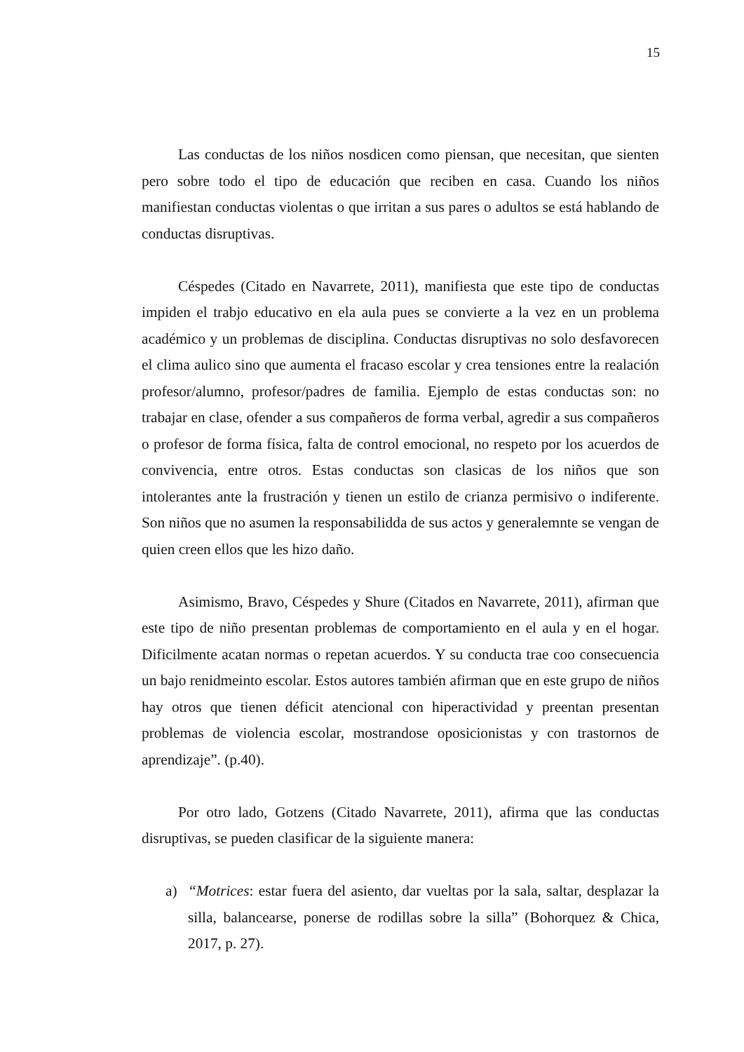15
Las conductas de los niños nosdicen como piensan, que necesitan, que sienten pero sobre todo el tipo de educación que reciben en casa. Cuando los niños manifiestan conductas violentas o que irritan a sus pares o adultos se está hablando de conductas disruptivas.
Céspedes (Citado en Navarrete, 2011), manifiesta que este tipo de conductas impiden el trabjo educativo en ela aula pues se convierte a la vez en un problema académico y un problemas de disciplina. Conductas disruptivas no solo desfavorecen el clima aulico sino que aumenta el fracaso escolar y crea tensiones entre la realación profesor/alumno, profesor/padres de familia. Ejemplo de estas conductas son: no trabajar en clase, ofender a sus compañeros de forma verbal, agredir a sus compañeros o profesor de forma física, falta de control emocional, no respeto por los acuerdos de convivencia, entre otros. Estas conductas son clasicas de los niños que son intolerantes ante la frustración y tienen un estilo de crianza permisivo o indiferente. Son niños que no asumen la responsabilidda de sus actos y generalemnte se vengan de quien creen ellos que les hizo daño.
Asimismo, Bravo, Céspedes y Shure (Citados en Navarrete, 2011), afirman que este tipo de niño presentan problemas de comportamiento en el aula y en el hogar. Dificilmente acatan normas o repetan acuerdos. Y su conducta trae coo consecuencia un bajo renidmeinto escolar. Estos autores también afirman que en este grupo de niños hay otros que tienen déficit atencional con hiperactividad y preentan presentan problemas de violencia escolar, mostrandose oposicionistas y con trastornos de aprendizaje”. (p.40).
Por otro lado, Gotzens (Citado Navarrete, 2011), afirma que las conductas disruptivas, se pueden clasificar de la siguiente manera:
a) “Motrices: estar fuera del asiento, dar vueltas por la sala, saltar, desplazar la silla, balancearse, ponerse de rodillas sobre la silla” (Bohorquez & Chica, 2017, p. 27).